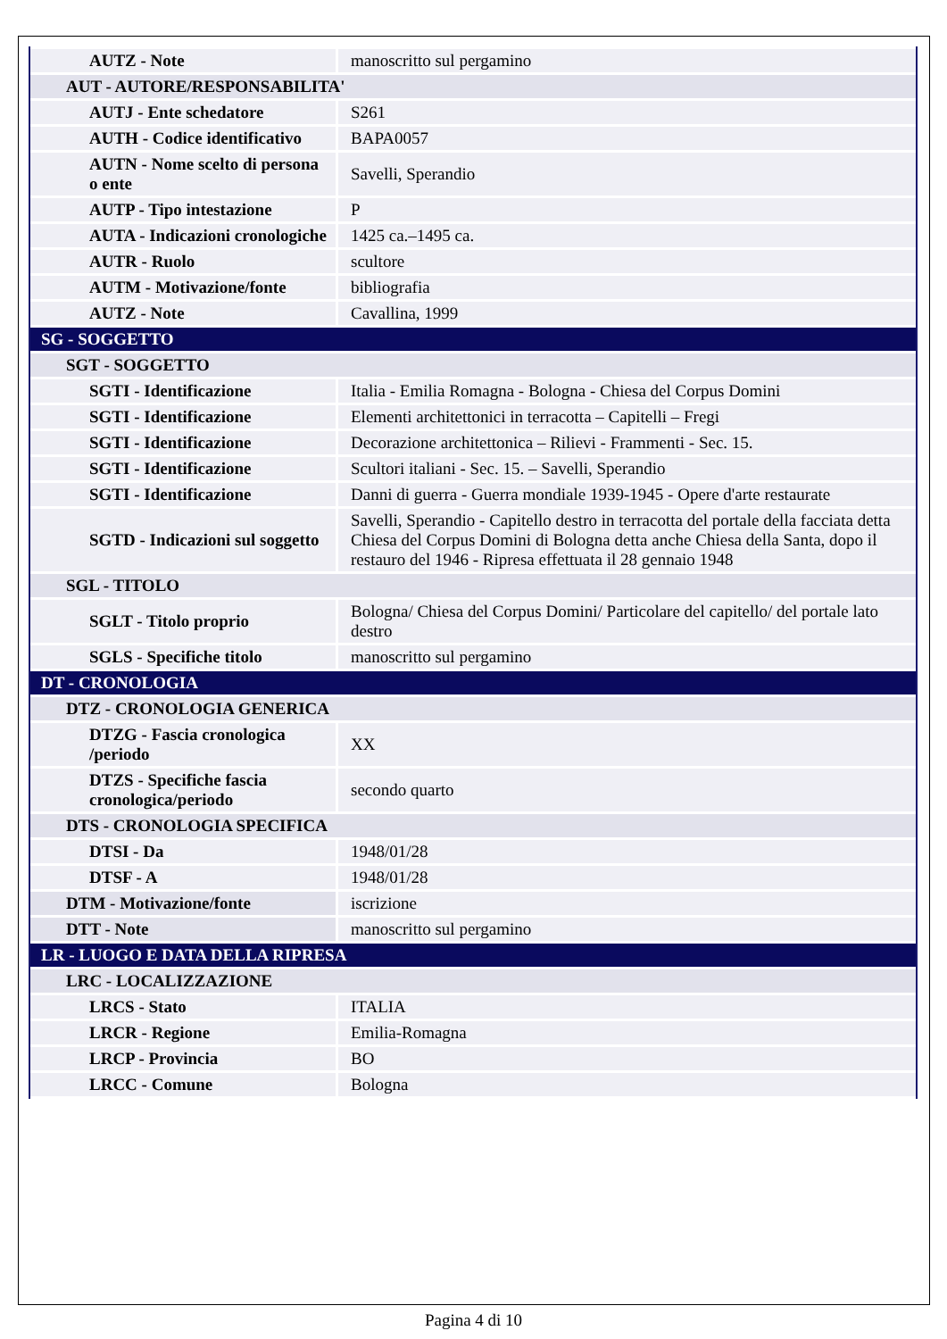| AUTZ - Note | manoscritto sul pergamino |
| AUT - AUTORE/RESPONSABILITA' | |
| AUTJ - Ente schedatore | S261 |
| AUTH - Codice identificativo | BAPA0057 |
| AUTN - Nome scelto di persona o ente | Savelli, Sperandio |
| AUTP - Tipo intestazione | P |
| AUTA - Indicazioni cronologiche | 1425 ca.–1495 ca. |
| AUTR - Ruolo | scultore |
| AUTM - Motivazione/fonte | bibliografia |
| AUTZ - Note | Cavallina, 1999 |
| SG - SOGGETTO | |
| SGT - SOGGETTO | |
| SGTI - Identificazione | Italia - Emilia Romagna - Bologna - Chiesa del Corpus Domini |
| SGTI - Identificazione | Elementi architettonici in terracotta – Capitelli – Fregi |
| SGTI - Identificazione | Decorazione architettonica – Rilievi - Frammenti - Sec. 15. |
| SGTI - Identificazione | Scultori italiani - Sec. 15. – Savelli, Sperandio |
| SGTI - Identificazione | Danni di guerra - Guerra mondiale 1939-1945 - Opere d'arte restaurate |
| SGTD - Indicazioni sul soggetto | Savelli, Sperandio - Capitello destro in terracotta del portale della facciata detta Chiesa del Corpus Domini di Bologna detta anche Chiesa della Santa, dopo il restauro del 1946 - Ripresa effettuata il 28 gennaio 1948 |
| SGL - TITOLO | |
| SGLT - Titolo proprio | Bologna/ Chiesa del Corpus Domini/ Particolare del capitello/ del portale lato destro |
| SGLS - Specifiche titolo | manoscritto sul pergamino |
| DT - CRONOLOGIA | |
| DTZ - CRONOLOGIA GENERICA | |
| DTZG - Fascia cronologica /periodo | XX |
| DTZS - Specifiche fascia cronologica/periodo | secondo quarto |
| DTS - CRONOLOGIA SPECIFICA | |
| DTSI - Da | 1948/01/28 |
| DTSF - A | 1948/01/28 |
| DTM - Motivazione/fonte | iscrizione |
| DTT - Note | manoscritto sul pergamino |
| LR - LUOGO E DATA DELLA RIPRESA | |
| LRC - LOCALIZZAZIONE | |
| LRCS - Stato | ITALIA |
| LRCR - Regione | Emilia-Romagna |
| LRCP - Provincia | BO |
| LRCC - Comune | Bologna |
Pagina 4 di 10